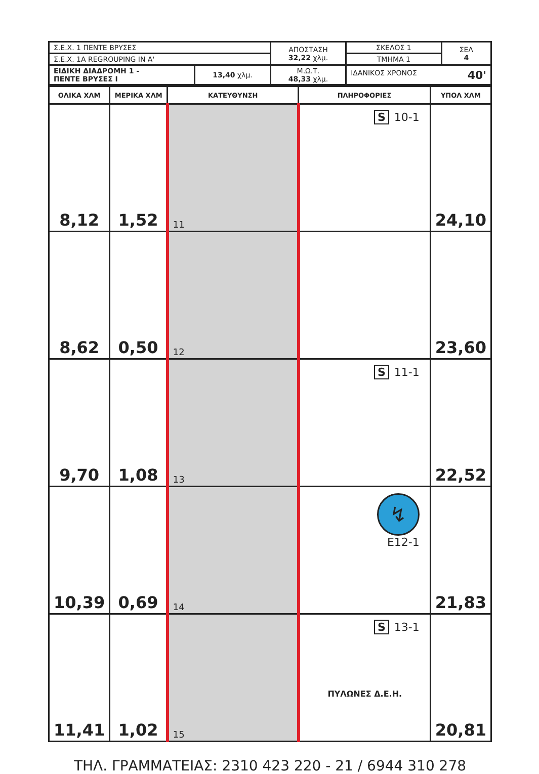| Σ.Ε.Χ. 1 ΠΕΝΤΕ ΒΡΥΣΕΣ | | ΑΠΟΣΤΑΣΗ 32,22 χλμ. | ΣΚΕΛΟΣ 1 | ΣΕΛ 4 |
| Σ.Ε.Χ. 1Α REGROUPING IN A' | | | ΤΜΗΜΑ 1 | |
| ΕΙΔΙΚΗ ΔΙΑΔΡΟΜΗ 1 - ΠΕΝΤΕ ΒΡΥΣΕΣ I | 13,40 χλμ. | Μ.Ω.Τ. 48,33 χλμ. | ΙΔΑΝΙΚΟΣ ΧΡΟΝΟΣ 40' | |
| ΟΛΙΚΑ ΧΛΜ | ΜΕΡΙΚΑ ΧΛΜ | ΚΑΤΕΥΘΥΝΣΗ | ΠΛΗΡΟΦΟΡΙΕΣ | ΥΠΟΛ ΧΛΜ |
| --- | --- | --- | --- | --- |
| 8,12 | 1,52 | 11 | S 10-1 | 24,10 |
| 8,62 | 0,50 | 12 | | 23,60 |
| 9,70 | 1,08 | 13 | S 11-1 | 22,52 |
| 10,39 | 0,69 | 14 | ↯ E12-1 | 21,83 |
| 11,41 | 1,02 | 15 | S 13-1 ΠΥΛΩΝΕΣ Δ.Ε.Η. | 20,81 |
ΤΗΛ. ΓΡΑΜΜΑΤΕΙΑΣ: 2310 423 220 - 21 / 6944 310 278